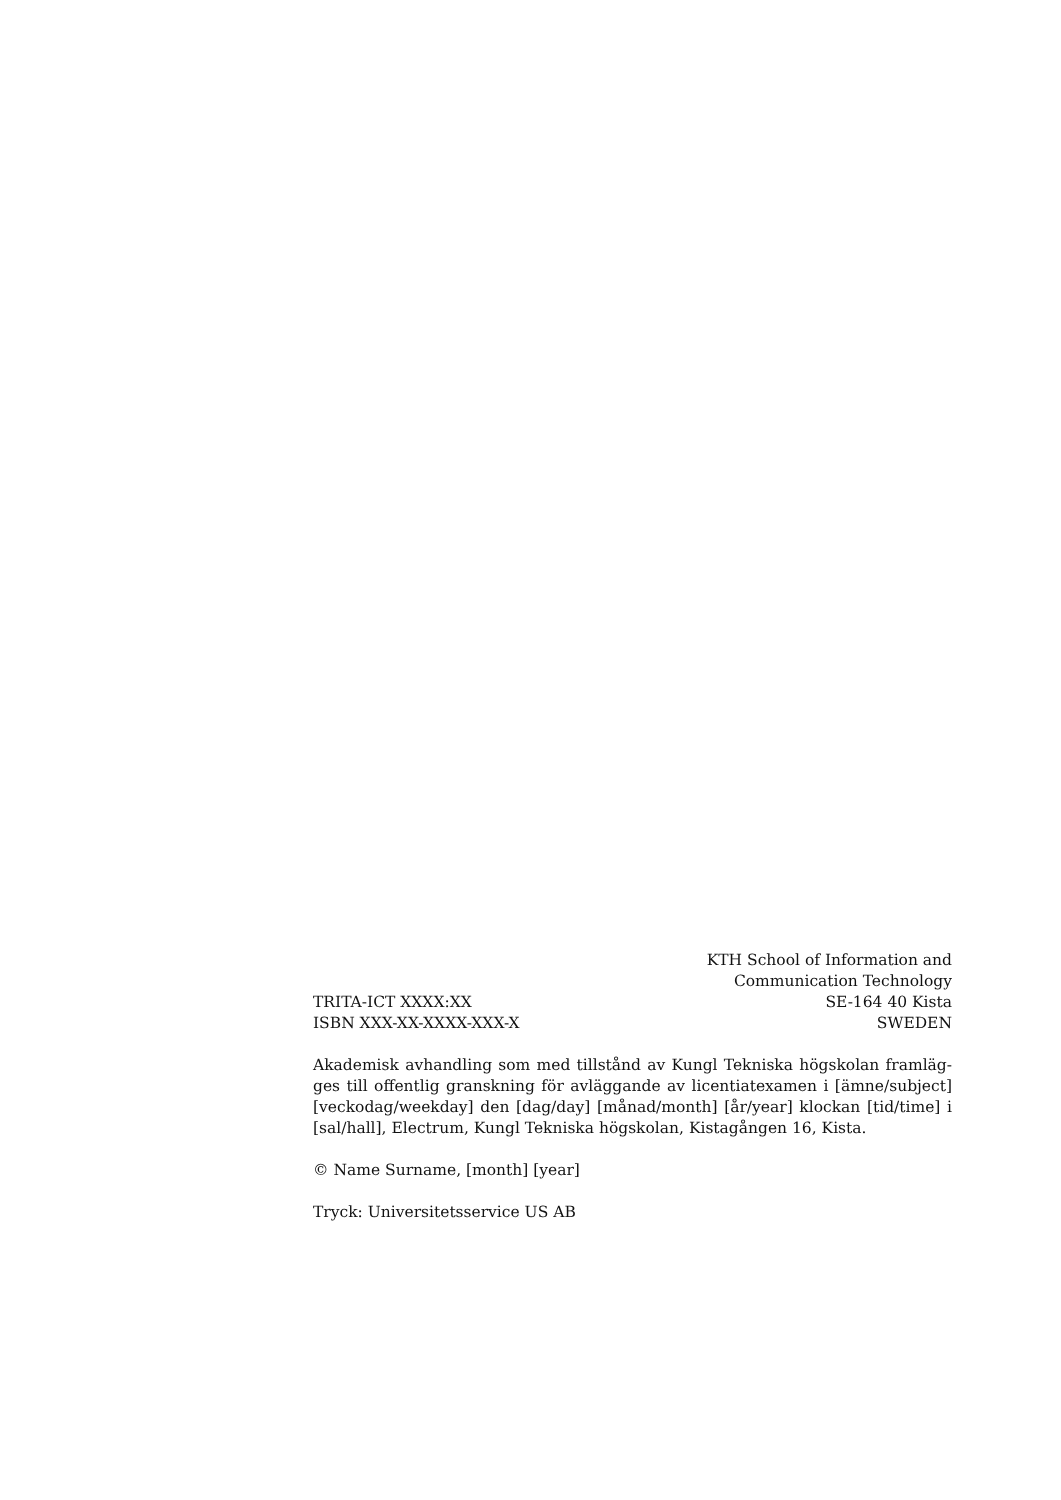TRITA-ICT XXXX:XX
ISBN XXX-XX-XXXX-XXX-X
KTH School of Information and
Communication Technology
SE-164 40 Kista
SWEDEN
Akademisk avhandling som med tillstånd av Kungl Tekniska högskolan framläg-ges till offentlig granskning för avläggande av licentiatexamen i [ämne/subject] [veckodag/weekday] den [dag/day] [månad/month] [år/year] klockan [tid/time] i [sal/hall], Electrum, Kungl Tekniska högskolan, Kistagången 16, Kista.
© Name Surname, [month] [year]
Tryck: Universitetsservice US AB